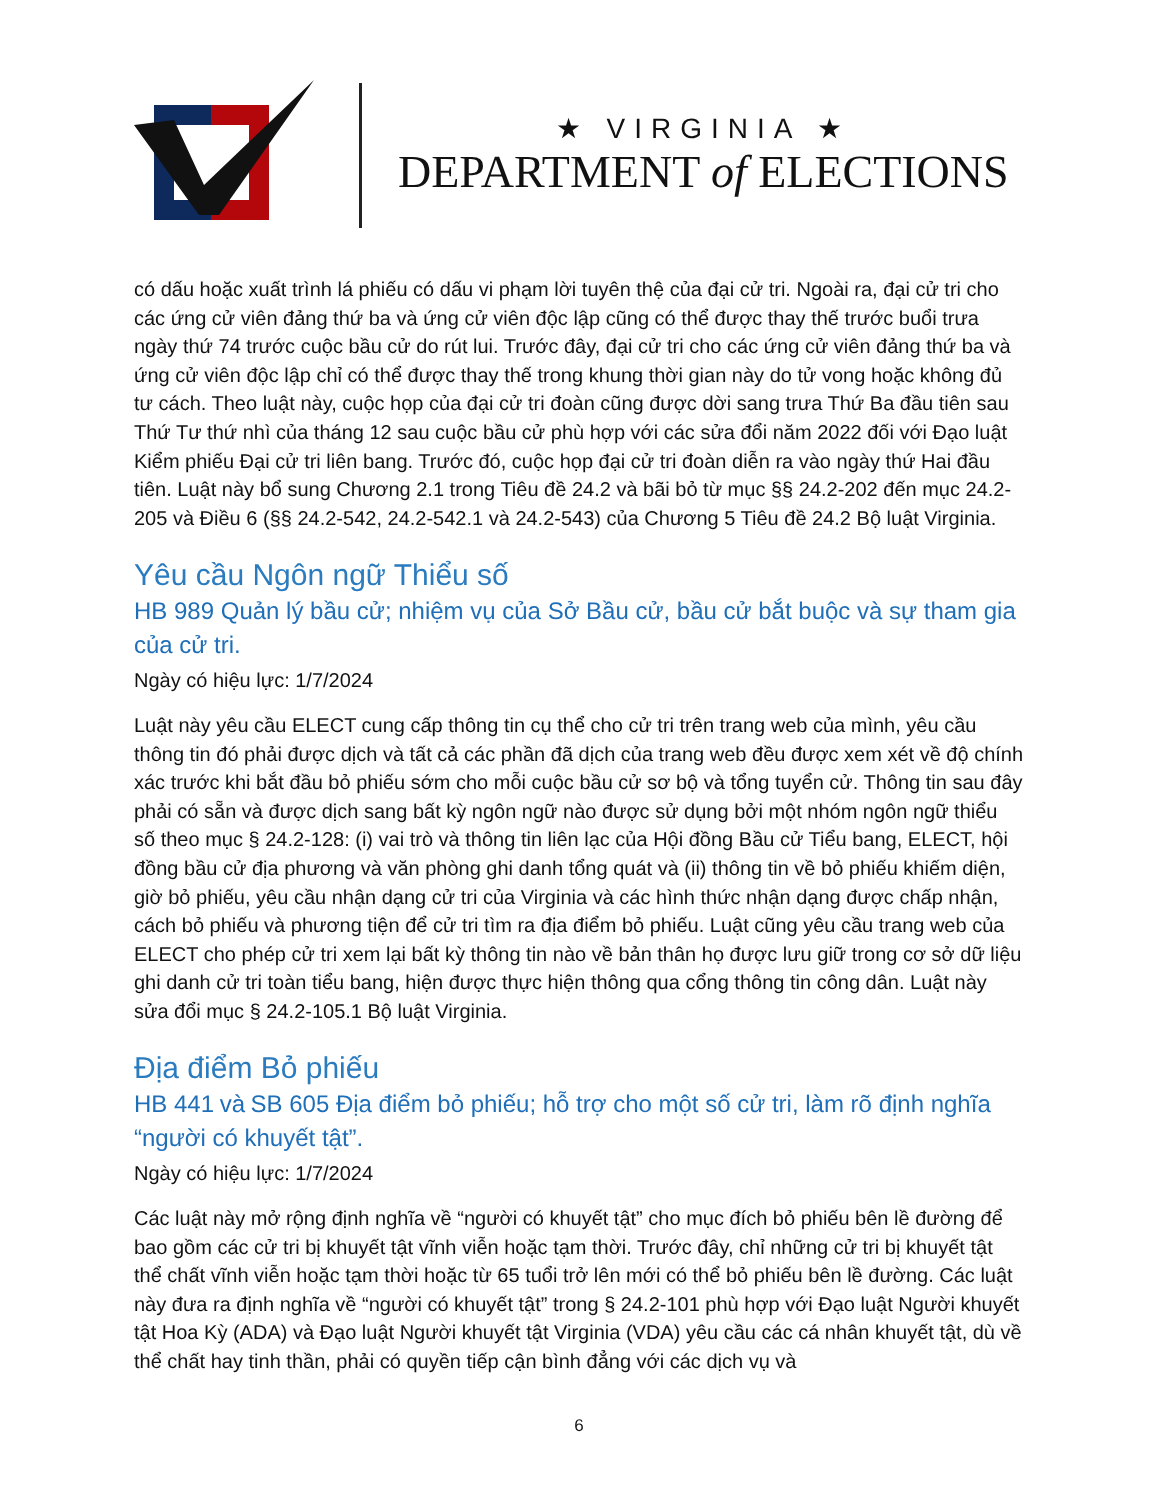★ VIRGINIA ★
DEPARTMENT of ELECTIONS
có dấu hoặc xuất trình lá phiếu có dấu vi phạm lời tuyên thệ của đại cử tri. Ngoài ra, đại cử tri cho các ứng cử viên đảng thứ ba và ứng cử viên độc lập cũng có thể được thay thế trước buổi trưa ngày thứ 74 trước cuộc bầu cử do rút lui. Trước đây, đại cử tri cho các ứng cử viên đảng thứ ba và ứng cử viên độc lập chỉ có thể được thay thế trong khung thời gian này do tử vong hoặc không đủ tư cách. Theo luật này, cuộc họp của đại cử tri đoàn cũng được dời sang trưa Thứ Ba đầu tiên sau Thứ Tư thứ nhì của tháng 12 sau cuộc bầu cử phù hợp với các sửa đổi năm 2022 đối với Đạo luật Kiểm phiếu Đại cử tri liên bang. Trước đó, cuộc họp đại cử tri đoàn diễn ra vào ngày thứ Hai đầu tiên. Luật này bổ sung Chương 2.1 trong Tiêu đề 24.2 và bãi bỏ từ mục §§ 24.2-202 đến mục 24.2-205 và Điều 6 (§§ 24.2-542, 24.2-542.1 và 24.2-543) của Chương 5 Tiêu đề 24.2 Bộ luật Virginia.
Yêu cầu Ngôn ngữ Thiểu số
HB 989 Quản lý bầu cử; nhiệm vụ của Sở Bầu cử, bầu cử bắt buộc và sự tham gia của cử tri.
Ngày có hiệu lực: 1/7/2024
Luật này yêu cầu ELECT cung cấp thông tin cụ thể cho cử tri trên trang web của mình, yêu cầu thông tin đó phải được dịch và tất cả các phần đã dịch của trang web đều được xem xét về độ chính xác trước khi bắt đầu bỏ phiếu sớm cho mỗi cuộc bầu cử sơ bộ và tổng tuyển cử. Thông tin sau đây phải có sẵn và được dịch sang bất kỳ ngôn ngữ nào được sử dụng bởi một nhóm ngôn ngữ thiểu số theo mục § 24.2-128: (i) vai trò và thông tin liên lạc của Hội đồng Bầu cử Tiểu bang, ELECT, hội đồng bầu cử địa phương và văn phòng ghi danh tổng quát và (ii) thông tin về bỏ phiếu khiếm diện, giờ bỏ phiếu, yêu cầu nhận dạng cử tri của Virginia và các hình thức nhận dạng được chấp nhận, cách bỏ phiếu và phương tiện để cử tri tìm ra địa điểm bỏ phiếu. Luật cũng yêu cầu trang web của ELECT cho phép cử tri xem lại bất kỳ thông tin nào về bản thân họ được lưu giữ trong cơ sở dữ liệu ghi danh cử tri toàn tiểu bang, hiện được thực hiện thông qua cổng thông tin công dân. Luật này sửa đổi mục § 24.2-105.1 Bộ luật Virginia.
Địa điểm Bỏ phiếu
HB 441 và SB 605 Địa điểm bỏ phiếu; hỗ trợ cho một số cử tri, làm rõ định nghĩa “người có khuyết tật”.
Ngày có hiệu lực: 1/7/2024
Các luật này mở rộng định nghĩa về “người có khuyết tật” cho mục đích bỏ phiếu bên lề đường để bao gồm các cử tri bị khuyết tật vĩnh viễn hoặc tạm thời. Trước đây, chỉ những cử tri bị khuyết tật thể chất vĩnh viễn hoặc tạm thời hoặc từ 65 tuổi trở lên mới có thể bỏ phiếu bên lề đường. Các luật này đưa ra định nghĩa về “người có khuyết tật” trong § 24.2-101 phù hợp với Đạo luật Người khuyết tật Hoa Kỳ (ADA) và Đạo luật Người khuyết tật Virginia (VDA) yêu cầu các cá nhân khuyết tật, dù về thể chất hay tinh thần, phải có quyền tiếp cận bình đẳng với các dịch vụ và
6